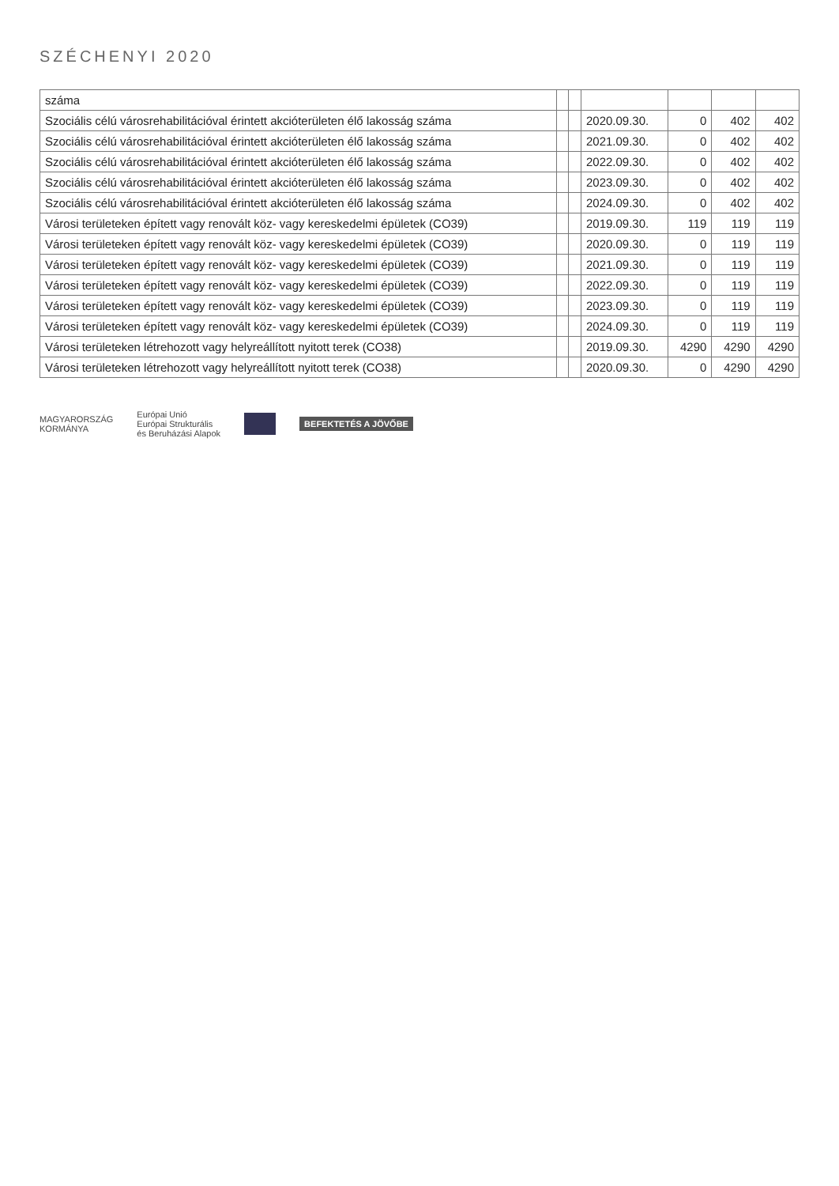SZÉCHENYI 2020
| száma | | | | | | |
| Szociális célú városrehabilitációval érintett akcióterületen élő lakosság száma | | | 2020.09.30. | 0 | 402 | 402 |
| Szociális célú városrehabilitációval érintett akcióterületen élő lakosság száma | | | 2021.09.30. | 0 | 402 | 402 |
| Szociális célú városrehabilitációval érintett akcióterületen élő lakosság száma | | | 2022.09.30. | 0 | 402 | 402 |
| Szociális célú városrehabilitációval érintett akcióterületen élő lakosság száma | | | 2023.09.30. | 0 | 402 | 402 |
| Szociális célú városrehabilitációval érintett akcióterületen élő lakosság száma | | | 2024.09.30. | 0 | 402 | 402 |
| Városi területeken épített vagy renovált köz- vagy kereskedelmi épületek (CO39) | | | 2019.09.30. | 119 | 119 | 119 |
| Városi területeken épített vagy renovált köz- vagy kereskedelmi épületek (CO39) | | | 2020.09.30. | 0 | 119 | 119 |
| Városi területeken épített vagy renovált köz- vagy kereskedelmi épületek (CO39) | | | 2021.09.30. | 0 | 119 | 119 |
| Városi területeken épített vagy renovált köz- vagy kereskedelmi épületek (CO39) | | | 2022.09.30. | 0 | 119 | 119 |
| Városi területeken épített vagy renovált köz- vagy kereskedelmi épületek (CO39) | | | 2023.09.30. | 0 | 119 | 119 |
| Városi területeken épített vagy renovált köz- vagy kereskedelmi épületek (CO39) | | | 2024.09.30. | 0 | 119 | 119 |
| Városi területeken létrehozott vagy helyreállított nyitott terek (CO38) | | | 2019.09.30. | 4290 | 4290 | 4290 |
| Városi területeken létrehozott vagy helyreállított nyitott terek (CO38) | | | 2020.09.30. | 0 | 4290 | 4290 |
MAGYARORSZÁG
KORMÁNYA
Európai Unió
Európai Strukturális
és Beruházási Alapok
BEFEKTETÉS A JÖVŐBE